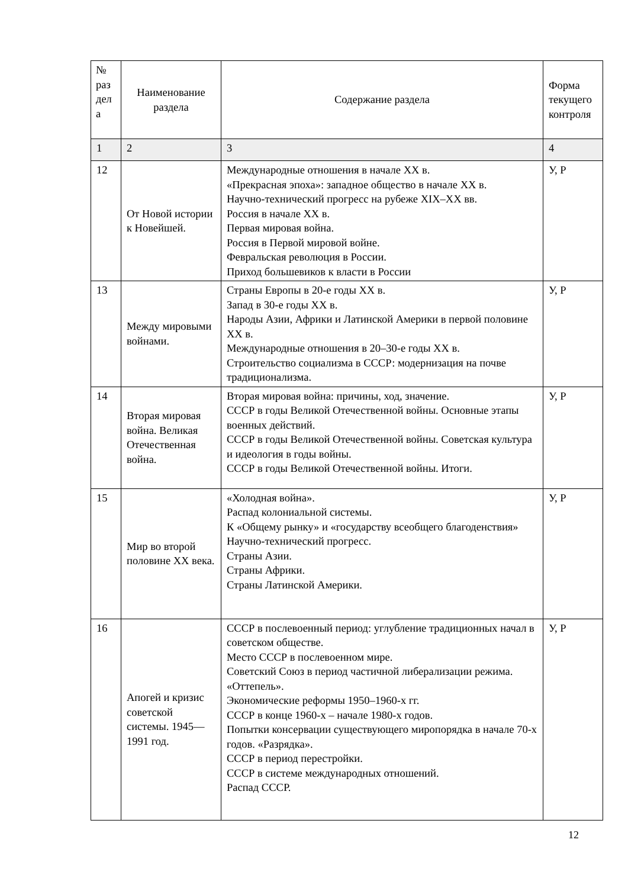| № раз дел а | Наименование раздела | Содержание раздела | Форма текущего контроля |
| --- | --- | --- | --- |
| 1 | 2 | 3 | 4 |
| 12 | От Новой истории к Новейшей. | Международные отношения в начале XX в. «Прекрасная эпоха»: западное общество в начале XX в. Научно-технический прогресс на рубеже XIX–XX вв. Россия в начале XX в. Первая мировая война. Россия в Первой мировой войне. Февральская революция в России. Приход большевиков к власти в России | У, Р |
| 13 | Между мировыми войнами. | Страны Европы в 20-е годы XX в. Запад в 30-е годы XX в. Народы Азии, Африки и Латинской Америки в первой половине XX в. Международные отношения в 20–30-е годы XX в. Строительство социализма в СССР: модернизация на почве традиционализма. | У, Р |
| 14 | Вторая мировая война. Великая Отечественная война. | Вторая мировая война: причины, ход, значение. СССР в годы Великой Отечественной войны. Основные этапы военных действий. СССР в годы Великой Отечественной войны. Советская культура и идеология в годы войны. СССР в годы Великой Отечественной войны. Итоги. | У, Р |
| 15 | Мир во второй половине XX века. | «Холодная война». Распад колониальной системы. К «Общему рынку» и «государству всеобщего благоденствия» Научно-технический прогресс. Страны Азии. Страны Африки. Страны Латинской Америки. | У, Р |
| 16 | Апогей и кризис советской системы. 1945—1991 год. | СССР в послевоенный период: углубление традиционных начал в советском обществе. Место СССР в послевоенном мире. Советский Союз в период частичной либерализации режима. «Оттепель». Экономические реформы 1950–1960-х гг. СССР в конце 1960-х – начале 1980-х годов. Попытки консервации существующего миропорядка в начале 70-х годов. «Разрядка». СССР в период перестройки. СССР в системе международных отношений. Распад СССР. | У, Р |
12